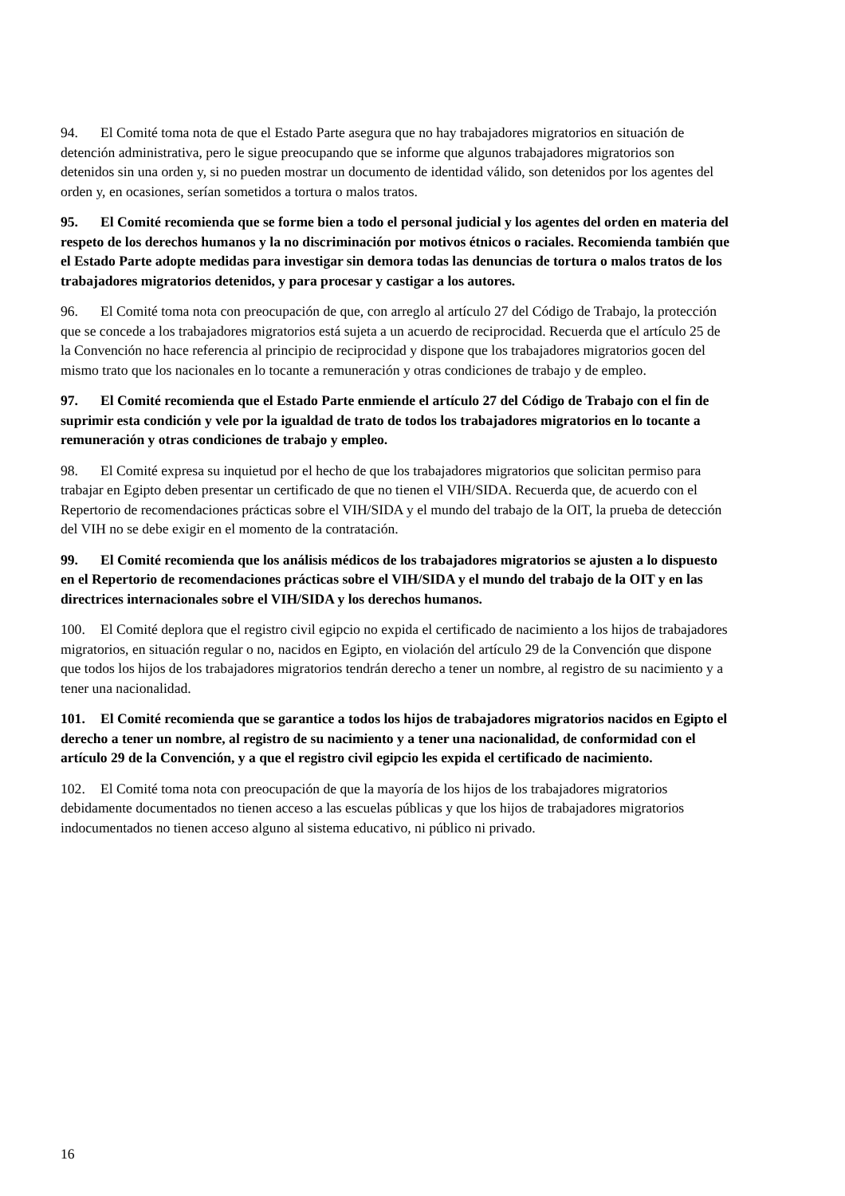94. El Comité toma nota de que el Estado Parte asegura que no hay trabajadores migratorios en situación de detención administrativa, pero le sigue preocupando que se informe que algunos trabajadores migratorios son detenidos sin una orden y, si no pueden mostrar un documento de identidad válido, son detenidos por los agentes del orden y, en ocasiones, serían sometidos a tortura o malos tratos.
95. El Comité recomienda que se forme bien a todo el personal judicial y los agentes del orden en materia del respeto de los derechos humanos y la no discriminación por motivos étnicos o raciales. Recomienda también que el Estado Parte adopte medidas para investigar sin demora todas las denuncias de tortura o malos tratos de los trabajadores migratorios detenidos, y para procesar y castigar a los autores.
96. El Comité toma nota con preocupación de que, con arreglo al artículo 27 del Código de Trabajo, la protección que se concede a los trabajadores migratorios está sujeta a un acuerdo de reciprocidad. Recuerda que el artículo 25 de la Convención no hace referencia al principio de reciprocidad y dispone que los trabajadores migratorios gocen del mismo trato que los nacionales en lo tocante a remuneración y otras condiciones de trabajo y de empleo.
97. El Comité recomienda que el Estado Parte enmiende el artículo 27 del Código de Trabajo con el fin de suprimir esta condición y vele por la igualdad de trato de todos los trabajadores migratorios en lo tocante a remuneración y otras condiciones de trabajo y empleo.
98. El Comité expresa su inquietud por el hecho de que los trabajadores migratorios que solicitan permiso para trabajar en Egipto deben presentar un certificado de que no tienen el VIH/SIDA. Recuerda que, de acuerdo con el Repertorio de recomendaciones prácticas sobre el VIH/SIDA y el mundo del trabajo de la OIT, la prueba de detección del VIH no se debe exigir en el momento de la contratación.
99. El Comité recomienda que los análisis médicos de los trabajadores migratorios se ajusten a lo dispuesto en el Repertorio de recomendaciones prácticas sobre el VIH/SIDA y el mundo del trabajo de la OIT y en las directrices internacionales sobre el VIH/SIDA y los derechos humanos.
100. El Comité deplora que el registro civil egipcio no expida el certificado de nacimiento a los hijos de trabajadores migratorios, en situación regular o no, nacidos en Egipto, en violación del artículo 29 de la Convención que dispone que todos los hijos de los trabajadores migratorios tendrán derecho a tener un nombre, al registro de su nacimiento y a tener una nacionalidad.
101. El Comité recomienda que se garantice a todos los hijos de trabajadores migratorios nacidos en Egipto el derecho a tener un nombre, al registro de su nacimiento y a tener una nacionalidad, de conformidad con el artículo 29 de la Convención, y a que el registro civil egipcio les expida el certificado de nacimiento.
102. El Comité toma nota con preocupación de que la mayoría de los hijos de los trabajadores migratorios debidamente documentados no tienen acceso a las escuelas públicas y que los hijos de trabajadores migratorios indocumentados no tienen acceso alguno al sistema educativo, ni público ni privado.
16